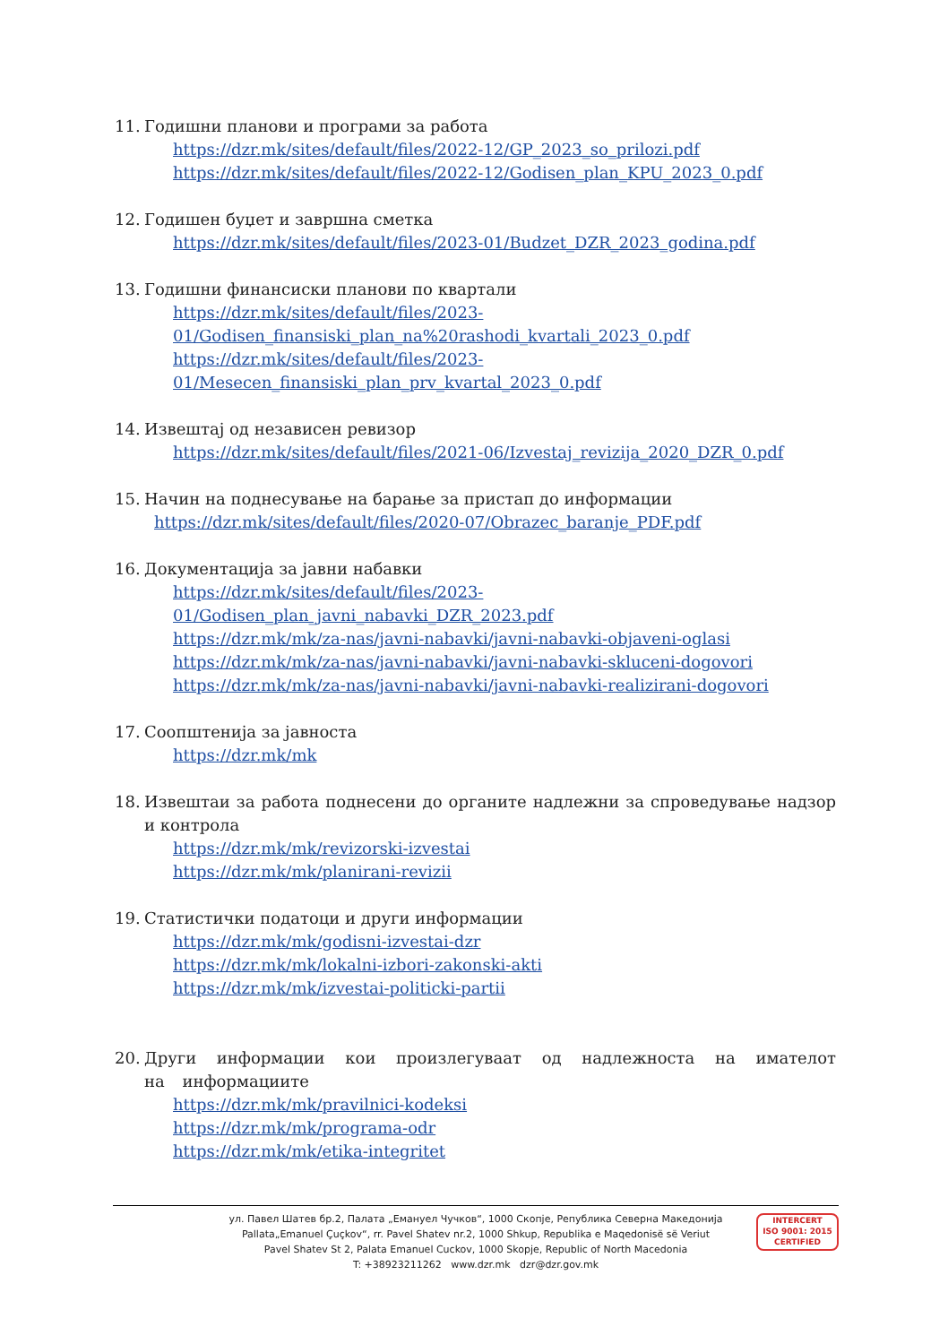11. Годишни планови и програми за работа
https://dzr.mk/sites/default/files/2022-12/GP_2023_so_prilozi.pdf
https://dzr.mk/sites/default/files/2022-12/Godisen_plan_KPU_2023_0.pdf
12. Годишен буџет и завршна сметка
https://dzr.mk/sites/default/files/2023-01/Budzet_DZR_2023_godina.pdf
13. Годишни финансиски планови по квартали
https://dzr.mk/sites/default/files/2023-
01/Godisen_finansiski_plan_na%20rashodi_kvartali_2023_0.pdf
https://dzr.mk/sites/default/files/2023-
01/Mesecen_finansiski_plan_prv_kvartal_2023_0.pdf
14. Извештај од независен ревизор
https://dzr.mk/sites/default/files/2021-06/Izvestaj_revizija_2020_DZR_0.pdf
15. Начин на поднесување на барање за пристап до информации
https://dzr.mk/sites/default/files/2020-07/Obrazec_baranje_PDF.pdf
16. Документација за јавни набавки
https://dzr.mk/sites/default/files/2023-
01/Godisen_plan_javni_nabavki_DZR_2023.pdf
https://dzr.mk/mk/za-nas/javni-nabavki/javni-nabavki-objaveni-oglasi
https://dzr.mk/mk/za-nas/javni-nabavki/javni-nabavki-skluceni-dogovori
https://dzr.mk/mk/za-nas/javni-nabavki/javni-nabavki-realizirani-dogovori
17. Соопштенија за јавноста
https://dzr.mk/mk
18. Извештаи за работа поднесени до органите надлежни за спроведување надзор и контрола
https://dzr.mk/mk/revizorski-izvestai
https://dzr.mk/mk/planirani-revizii
19. Статистички податоци и други информации
https://dzr.mk/mk/godisni-izvestai-dzr
https://dzr.mk/mk/lokalni-izbori-zakonski-akti
https://dzr.mk/mk/izvestai-politicki-partii
20. Други информации кои произлегуваат од надлежноста на имателот на информациите
https://dzr.mk/mk/pravilnici-kodeksi
https://dzr.mk/mk/programa-odr
https://dzr.mk/mk/etika-integritet
ул. Павел Шатев бр.2, Палата „Емануел Чучков“, 1000 Скопје, Република Северна Македонија
Pallata„Emanuel Çuçkov“, rr. Pavel Shatev nr.2, 1000 Shkup, Republika e Maqedonisë së Veriut
Pavel Shatev St 2, Palata Emanuel Cuckov, 1000 Skopje, Republic of North Macedonia
T: +38923211262 www.dzr.mk dzr@dzr.gov.mk
INTERCERT
ISO 9001: 2015 CERTIFIED